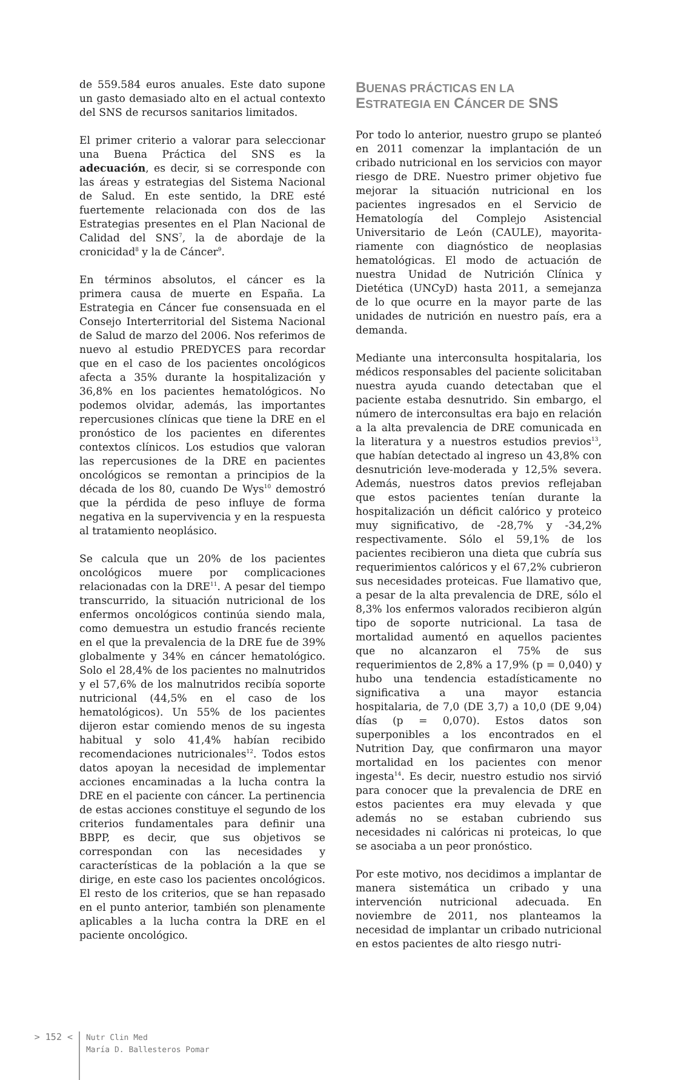de 559.584 euros anuales. Este dato supone un gasto demasiado alto en el actual contexto del SNS de recursos sanitarios limitados.
El primer criterio a valorar para seleccionar una Buena Práctica del SNS es la adecuación, es decir, si se corresponde con las áreas y estrategias del Sistema Nacional de Salud. En este sentido, la DRE esté fuertemente relacionada con dos de las Estrategias presentes en el Plan Nacional de Calidad del SNS<sup>7</sup>, la de abordaje de la cronicidad<sup>8</sup> y la de Cáncer<sup>9</sup>.
En términos absolutos, el cáncer es la primera causa de muerte en España. La Estrategia en Cáncer fue consensuada en el Consejo Interterritorial del Sistema Nacional de Salud de marzo del 2006. Nos referimos de nuevo al estudio PREDYCES para recordar que en el caso de los pacientes oncológicos afecta a 35% durante la hospitalización y 36,8% en los pacientes hematológicos. No podemos olvidar, además, las importantes repercusiones clínicas que tiene la DRE en el pronóstico de los pacientes en diferentes contextos clínicos. Los estudios que valoran las repercusiones de la DRE en pacientes oncológicos se remontan a principios de la década de los 80, cuando De Wys<sup>10</sup> demostró que la pérdida de peso influye de forma negativa en la supervivencia y en la respuesta al tratamiento neoplásico.
Se calcula que un 20% de los pacientes oncológicos muere por complicaciones relacionadas con la DRE<sup>11</sup>. A pesar del tiempo transcurrido, la situación nutricional de los enfermos oncológicos continúa siendo mala, como demuestra un estudio francés reciente en el que la prevalencia de la DRE fue de 39% globalmente y 34% en cáncer hematológico. Solo el 28,4% de los pacientes no malnutridos y el 57,6% de los malnutridos recibía soporte nutricional (44,5% en el caso de los hematológicos). Un 55% de los pacientes dijeron estar comiendo menos de su ingesta habitual y solo 41,4% habían recibido recomendaciones nutricionales<sup>12</sup>. Todos estos datos apoyan la necesidad de implementar acciones encaminadas a la lucha contra la DRE en el paciente con cáncer. La pertinencia de estas acciones constituye el segundo de los criterios fundamentales para definir una BBPP, es decir, que sus objetivos se correspondan con las necesidades y características de la población a la que se dirige, en este caso los pacientes oncológicos. El resto de los criterios, que se han repasado en el punto anterior, también son plenamente aplicables a la lucha contra la DRE en el paciente oncológico.
BUENAS PRÁCTICAS EN LA
ESTRATEGIA EN CÁNCER DE SNS
Por todo lo anterior, nuestro grupo se planteó en 2011 comenzar la implantación de un cribado nutricional en los servicios con mayor riesgo de DRE. Nuestro primer objetivo fue mejorar la situación nutricional en los pacientes ingresados en el Servicio de Hematología del Complejo Asistencial Universitario de León (CAULE), mayorita-riamente con diagnóstico de neoplasias hematológicas. El modo de actuación de nuestra Unidad de Nutrición Clínica y Dietética (UNCyD) hasta 2011, a semejanza de lo que ocurre en la mayor parte de las unidades de nutrición en nuestro país, era a demanda.
Mediante una interconsulta hospitalaria, los médicos responsables del paciente solicitaban nuestra ayuda cuando detectaban que el paciente estaba desnutrido. Sin embargo, el número de interconsultas era bajo en relación a la alta prevalencia de DRE comunicada en la literatura y a nuestros estudios previos<sup>13</sup>, que habían detectado al ingreso un 43,8% con desnutrición leve-moderada y 12,5% severa. Además, nuestros datos previos reflejaban que estos pacientes tenían durante la hospitalización un déficit calórico y proteico muy significativo, de -28,7% y -34,2% respectivamente. Sólo el 59,1% de los pacientes recibieron una dieta que cubría sus requerimientos calóricos y el 67,2% cubrieron sus necesidades proteicas. Fue llamativo que, a pesar de la alta prevalencia de DRE, sólo el 8,3% los enfermos valorados recibieron algún tipo de soporte nutricional. La tasa de mortalidad aumentó en aquellos pacientes que no alcanzaron el 75% de sus requerimientos de 2,8% a 17,9% (p = 0,040) y hubo una tendencia estadísticamente no significativa a una mayor estancia hospitalaria, de 7,0 (DE 3,7) a 10,0 (DE 9,04) días (p = 0,070). Estos datos son superponibles a los encontrados en el Nutrition Day, que confirmaron una mayor mortalidad en los pacientes con menor ingesta<sup>14</sup>. Es decir, nuestro estudio nos sirvió para conocer que la prevalencia de DRE en estos pacientes era muy elevada y que además no se estaban cubriendo sus necesidades ni calóricas ni proteicas, lo que se asociaba a un peor pronóstico.
Por este motivo, nos decidimos a implantar de manera sistemática un cribado y una intervención nutricional adecuada. En noviembre de 2011, nos planteamos la necesidad de implantar un cribado nutricional en estos pacientes de alto riesgo nutri-
> 152 <
Nutr Clin Med
María D. Ballesteros Pomar